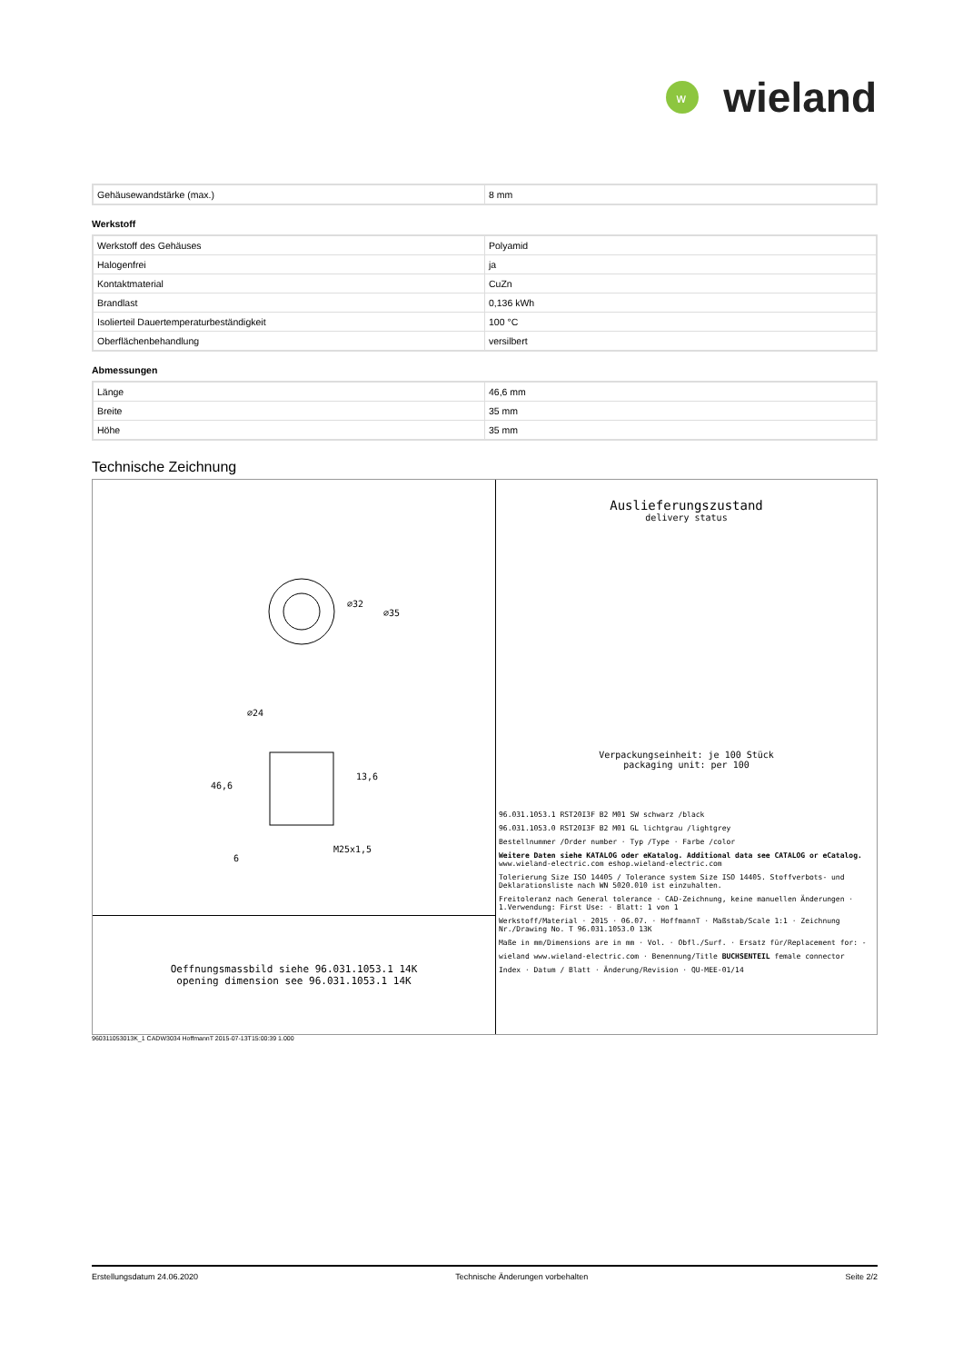w
wieland
| Gehäusewandstärke (max.) | 8 mm |
Werkstoff
| Werkstoff des Gehäuses | Polyamid |
| Halogenfrei | ja |
| Kontaktmaterial | CuZn |
| Brandlast | 0,136 kWh |
| Isolierteil Dauertemperaturbeständigkeit | 100 °C |
| Oberflächenbehandlung | versilbert |
Abmessungen
| Länge | 46,6 mm |
| Breite | 35 mm |
| Höhe | 35 mm |
Technische Zeichnung
⌀32
⌀35
⌀24
46,6
13,6
6
M25x1,5
Oeffnungsmassbild siehe 96.031.1053.1 14K
opening dimension see 96.031.1053.1 14K
Auslieferungszustand
delivery status
Verpackungseinheit: je 100 Stück
packaging unit: per 100
96.031.1053.1 RST20I3F B2 M01 SW schwarz /black
96.031.1053.0 RST20I3F B2 M01 GL lichtgrau /lightgrey
Bestellnummer /Order number · Typ /Type · Farbe /color
Weitere Daten siehe KATALOG oder eKatalog. Additional data see CATALOG or eCatalog. www.wieland-electric.com eshop.wieland-electric.com
Tolerierung Size ISO 14405 / Tolerance system Size ISO 14405. Stoffverbots- und Deklarationsliste nach WN 5020.010 ist einzuhalten.
Freitoleranz nach General tolerance · CAD-Zeichnung, keine manuellen Änderungen · 1.Verwendung: First Use: · Blatt: 1 von 1
Werkstoff/Material · 2015 · 06.07. · HoffmannT · Maßstab/Scale 1:1 · Zeichnung Nr./Drawing No. T 96.031.1053.0 13K
Maße in mm/Dimensions are in mm · Vol. · Obfl./Surf. · Ersatz für/Replacement for: -
wieland www.wieland-electric.com · Benennung/Title BUCHSENTEIL female connector
Index · Datum / Blatt · Änderung/Revision · QU-MEE-01/14
960311053013K_1 CADW3034 HoffmannT 2015-07-13T15:00:39 1.000
Erstellungsdatum 24.06.2020 Technische Änderungen vorbehalten Seite 2/2